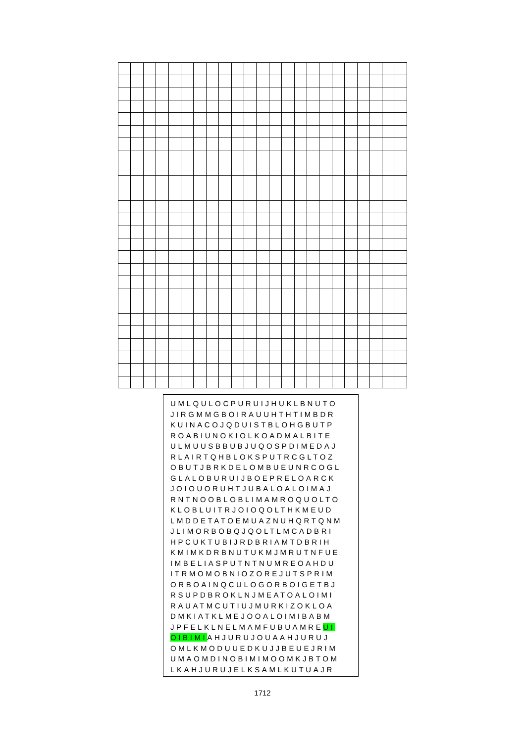UMLQULOCPURUIJHUKLBNUTO
JIRGMMGBOIRAUUHTHTIMBDR
KUINACOJQDUISTBLOHGBUTP
ROABIUNOKIOLKOADMALBITE
ULMUUSBBUBJUQOSPDIMEDAJ
RLAIRTQHBLOKSPUTRCGLTOZ
OBUTJBRKDELOMBUEUNRCOGL
GLALOBURUIJBOEPRELOARCK
JOIOUORUHTJUBALOALOIMAJ
RNTNOOBLOBLIMAMROQUOLTO
KLOBLUITRJOIOQOLTHKMEUD
LMDDETATOEMUAZNUHQRTQNM
JLIMORBOBQJQOLTLMCADBRI
HPCUKTUBIJRDBRIAMTDBRIH
KMIMKDRBNUTUKMJMRUTNFUE
IMBELIASPUTNTNUMREOAHDU
ITRMOMOBNIOZOREJUTSPRIM
ORBOAINQCULOGORBOIGETBJ
RSUPDBROKLNJMEATOALOIMI
RAUATMCUTIUJMURKIZOKLOA
DMKIATKLMEJOOALOIMIBABM
JPFELKLNELMAMFUBUAMREUI
OIBIMIAHJURUJOUAAHJURUJ
OMLKMODUUEDKUJJBEUEJRIM
UMAOMDINOBIMIMOOMKJBTOM
LKAHJURUJELKSAMLKUTUAJR
1712